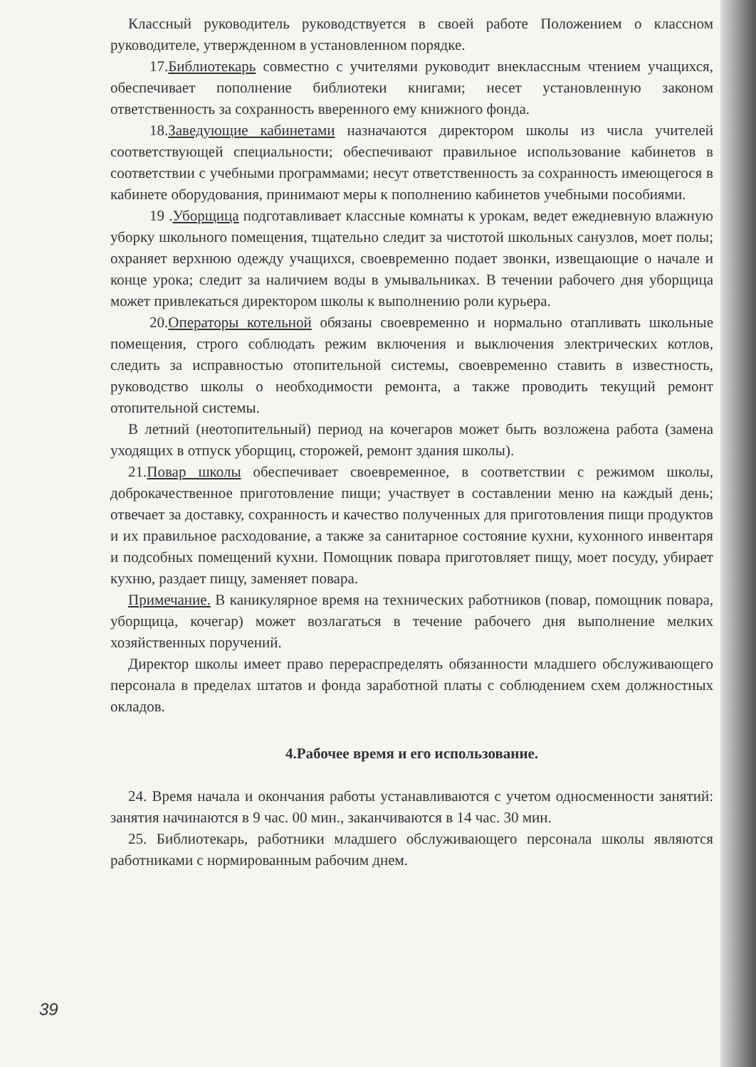Классный руководитель руководствуется в своей работе Положением о классном руководителе, утвержденном в установленном порядке.
17.Библиотекарь совместно с учителями руководит внеклассным чтением учащихся, обеспечивает пополнение библиотеки книгами; несет установленную законом ответственность за сохранность вверенного ему книжного фонда.
18.Заведующие кабинетами назначаются директором школы из числа учителей соответствующей специальности; обеспечивают правильное использование кабинетов в соответствии с учебными программами; несут ответственность за сохранность имеющегося в кабинете оборудования, принимают меры к пополнению кабинетов учебными пособиями.
19 .Уборщица подготавливает классные комнаты к урокам, ведет ежедневную влажную уборку школьного помещения, тщательно следит за чистотой школьных санузлов, моет полы; охраняет верхнюю одежду учащихся, своевременно подает звонки, извещающие о начале и конце урока; следит за наличием воды в умывальниках. В течении рабочего дня уборщица может привлекаться директором школы к выполнению роли курьера.
20.Операторы котельной обязаны своевременно и нормально отапливать школьные помещения, строго соблюдать режим включения и выключения электрических котлов, следить за исправностью отопительной системы, своевременно ставить в известность, руководство школы о необходимости ремонта, а также проводить текущий ремонт отопительной системы.
В летний (неотопительный) период на кочегаров может быть возложена работа (замена уходящих в отпуск уборщиц, сторожей, ремонт здания школы).
21.Повар школы обеспечивает своевременное, в соответствии с режимом школы, доброкачественное приготовление пищи; участвует в составлении меню на каждый день; отвечает за доставку, сохранность и качество полученных для приготовления пищи продуктов и их правильное расходование, а также за санитарное состояние кухни, кухонного инвентаря и подсобных помещений кухни. Помощник повара приготовляет пищу, моет посуду, убирает кухню, раздает пищу, заменяет повара.
Примечание. В каникулярное время на технических работников (повар, помощник повара, уборщица, кочегар) может возлагаться в течение рабочего дня выполнение мелких хозяйственных поручений.
Директор школы имеет право перераспределять обязанности младшего обслуживающего персонала в пределах штатов и фонда заработной платы с соблюдением схем должностных окладов.
4.Рабочее время и его использование.
24. Время начала и окончания работы устанавливаются с учетом односменности занятий: занятия начинаются в 9 час. 00 мин., заканчиваются в 14 час. 30 мин.
25. Библиотекарь, работники младшего обслуживающего персонала школы являются работниками с нормированным рабочим днем.
39